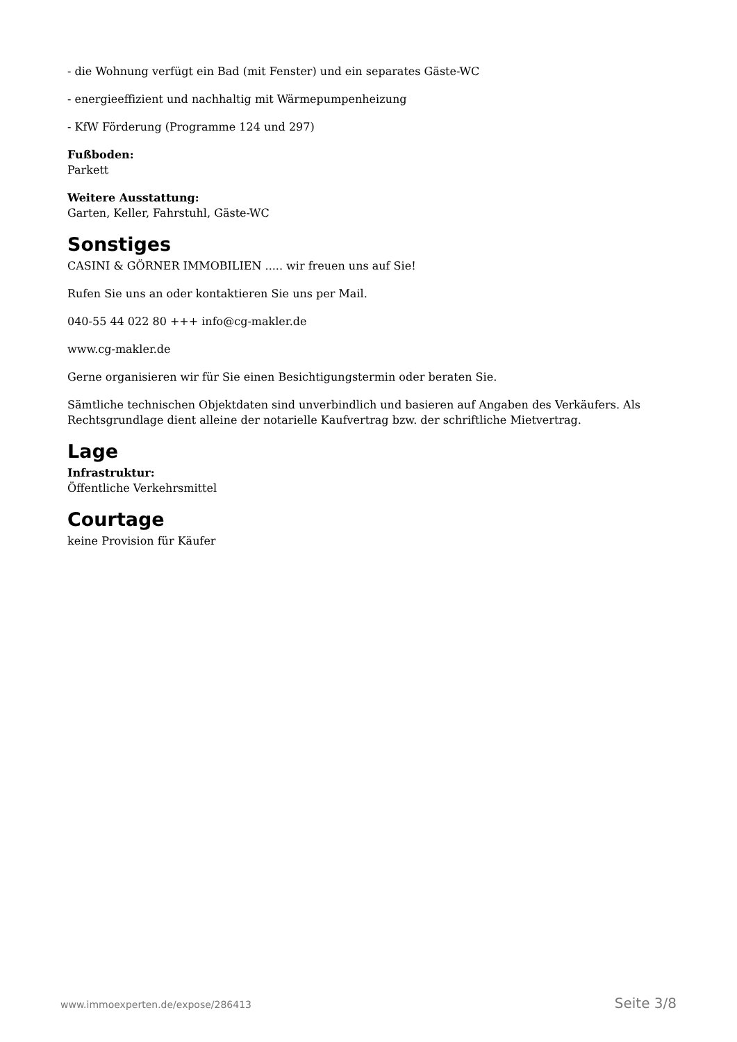- die Wohnung verfügt ein Bad (mit Fenster) und ein separates Gäste-WC
- energieeffizient und nachhaltig mit Wärmepumpenheizung
- KfW Förderung (Programme 124 und 297)
Fußboden:
Parkett
Weitere Ausstattung:
Garten, Keller, Fahrstuhl, Gäste-WC
Sonstiges
CASINI & GÖRNER IMMOBILIEN ..... wir freuen uns auf Sie!
Rufen Sie uns an oder kontaktieren Sie uns per Mail.
040-55 44 022 80 +++ info@cg-makler.de
www.cg-makler.de
Gerne organisieren wir für Sie einen Besichtigungstermin oder beraten Sie.
Sämtliche technischen Objektdaten sind unverbindlich und basieren auf Angaben des Verkäufers. Als Rechtsgrundlage dient alleine der notarielle Kaufvertrag bzw. der schriftliche Mietvertrag.
Lage
Infrastruktur:
Öffentliche Verkehrsmittel
Courtage
keine Provision für Käufer
www.immoexperten.de/expose/286413 Seite 3/8